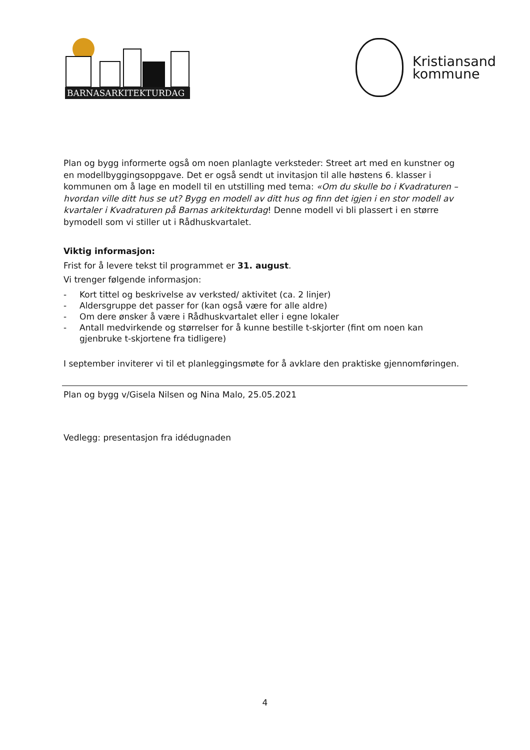BARNASARKITEKTURDAG
Kristiansand
kommune
Plan og bygg informerte også om noen planlagte verksteder: Street art med en kunstner og en modellbyggingsoppgave. Det er også sendt ut invitasjon til alle høstens 6. klasser i kommunen om å lage en modell til en utstilling med tema: «Om du skulle bo i Kvadraturen – hvordan ville ditt hus se ut? Bygg en modell av ditt hus og finn det igjen i en stor modell av kvartaler i Kvadraturen på Barnas arkitekturdag! Denne modell vi bli plassert i en større bymodell som vi stiller ut i Rådhuskvartalet.
Viktig informasjon:
Frist for å levere tekst til programmet er 31. august.
Vi trenger følgende informasjon:
- Kort tittel og beskrivelse av verksted/ aktivitet (ca. 2 linjer)
- Aldersgruppe det passer for (kan også være for alle aldre)
- Om dere ønsker å være i Rådhuskvartalet eller i egne lokaler
- Antall medvirkende og størrelser for å kunne bestille t-skjorter (fint om noen kan gjenbruke t-skjortene fra tidligere)
I september inviterer vi til et planleggingsmøte for å avklare den praktiske gjennomføringen.
Plan og bygg v/Gisela Nilsen og Nina Malo, 25.05.2021
Vedlegg: presentasjon fra idédugnaden
4